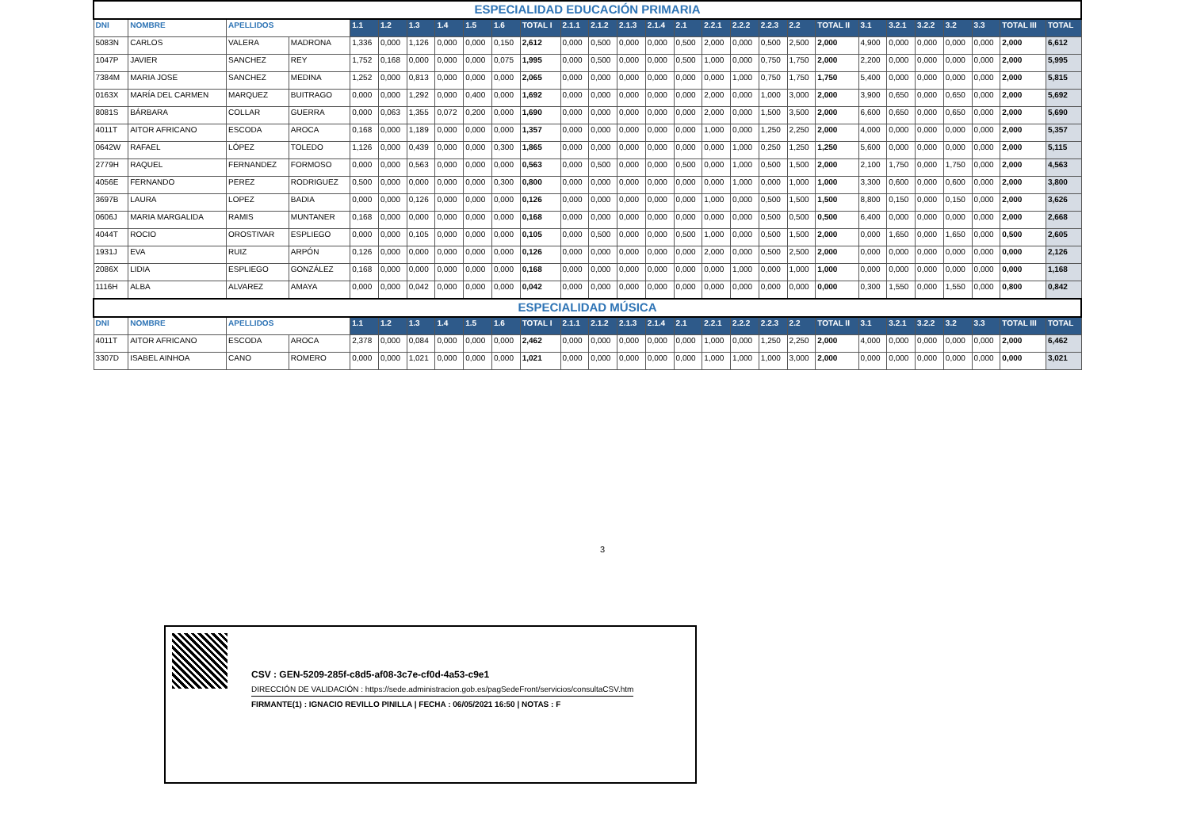| ESPECIALIDAD EDUCACIÓN PRIMARIA | | | | | | | | | | | | | | | | | | | | | | | | | | | |
| DNI | NOMBRE | APELLIDOS | | 1.1 | 1.2 | 1.3 | 1.4 | 1.5 | 1.6 | TOTAL I | 2.1.1 | 2.1.2 | 2.1.3 | 2.1.4 | 2.1 | 2.2.1 | 2.2.2 | 2.2.3 | 2.2 | TOTAL II | 3.1 | 3.2.1 | 3.2.2 | 3.2 | 3.3 | TOTAL III | TOTAL |
| 5083N | CARLOS | VALERA | MADRONA | 1,336 | 0,000 | 1,126 | 0,000 | 0,000 | 0,150 | 2,612 | 0,000 | 0,500 | 0,000 | 0,000 | 0,500 | 2,000 | 0,000 | 0,500 | 2,500 | 2,000 | 4,900 | 0,000 | 0,000 | 0,000 | 0,000 | 2,000 | 6,612 |
| 1047P | JAVIER | SANCHEZ | REY | 1,752 | 0,168 | 0,000 | 0,000 | 0,000 | 0,075 | 1,995 | 0,000 | 0,500 | 0,000 | 0,000 | 0,500 | 1,000 | 0,000 | 0,750 | 1,750 | 2,000 | 2,200 | 0,000 | 0,000 | 0,000 | 0,000 | 2,000 | 5,995 |
| 7384M | MARIA JOSE | SANCHEZ | MEDINA | 1,252 | 0,000 | 0,813 | 0,000 | 0,000 | 0,000 | 2,065 | 0,000 | 0,000 | 0,000 | 0,000 | 0,000 | 0,000 | 1,000 | 0,750 | 1,750 | 1,750 | 5,400 | 0,000 | 0,000 | 0,000 | 0,000 | 2,000 | 5,815 |
| 0163X | MARÍA DEL CARMEN | MARQUEZ | BUITRAGO | 0,000 | 0,000 | 1,292 | 0,000 | 0,400 | 0,000 | 1,692 | 0,000 | 0,000 | 0,000 | 0,000 | 0,000 | 2,000 | 0,000 | 1,000 | 3,000 | 2,000 | 3,900 | 0,650 | 0,000 | 0,650 | 0,000 | 2,000 | 5,692 |
| 8081S | BÁRBARA | COLLAR | GUERRA | 0,000 | 0,063 | 1,355 | 0,072 | 0,200 | 0,000 | 1,690 | 0,000 | 0,000 | 0,000 | 0,000 | 0,000 | 2,000 | 0,000 | 1,500 | 3,500 | 2,000 | 6,600 | 0,650 | 0,000 | 0,650 | 0,000 | 2,000 | 5,690 |
| 4011T | AITOR AFRICANO | ESCODA | AROCA | 0,168 | 0,000 | 1,189 | 0,000 | 0,000 | 0,000 | 1,357 | 0,000 | 0,000 | 0,000 | 0,000 | 0,000 | 1,000 | 0,000 | 1,250 | 2,250 | 2,000 | 4,000 | 0,000 | 0,000 | 0,000 | 0,000 | 2,000 | 5,357 |
| 0642W | RAFAEL | LÓPEZ | TOLEDO | 1,126 | 0,000 | 0,439 | 0,000 | 0,000 | 0,300 | 1,865 | 0,000 | 0,000 | 0,000 | 0,000 | 0,000 | 0,000 | 1,000 | 0,250 | 1,250 | 1,250 | 5,600 | 0,000 | 0,000 | 0,000 | 0,000 | 2,000 | 5,115 |
| 2779H | RAQUEL | FERNANDEZ | FORMOSO | 0,000 | 0,000 | 0,563 | 0,000 | 0,000 | 0,000 | 0,563 | 0,000 | 0,500 | 0,000 | 0,000 | 0,500 | 0,000 | 1,000 | 0,500 | 1,500 | 2,000 | 2,100 | 1,750 | 0,000 | 1,750 | 0,000 | 2,000 | 4,563 |
| 4056E | FERNANDO | PEREZ | RODRIGUEZ | 0,500 | 0,000 | 0,000 | 0,000 | 0,000 | 0,300 | 0,800 | 0,000 | 0,000 | 0,000 | 0,000 | 0,000 | 0,000 | 1,000 | 0,000 | 1,000 | 1,000 | 3,300 | 0,600 | 0,000 | 0,600 | 0,000 | 2,000 | 3,800 |
| 3697B | LAURA | LOPEZ | BADIA | 0,000 | 0,000 | 0,126 | 0,000 | 0,000 | 0,000 | 0,126 | 0,000 | 0,000 | 0,000 | 0,000 | 0,000 | 1,000 | 0,000 | 0,500 | 1,500 | 1,500 | 8,800 | 0,150 | 0,000 | 0,150 | 0,000 | 2,000 | 3,626 |
| 0606J | MARIA MARGALIDA | RAMIS | MUNTANER | 0,168 | 0,000 | 0,000 | 0,000 | 0,000 | 0,000 | 0,168 | 0,000 | 0,000 | 0,000 | 0,000 | 0,000 | 0,000 | 0,000 | 0,500 | 0,500 | 0,500 | 6,400 | 0,000 | 0,000 | 0,000 | 0,000 | 2,000 | 2,668 |
| 4044T | ROCIO | OROSTIVAR | ESPLIEGO | 0,000 | 0,000 | 0,105 | 0,000 | 0,000 | 0,000 | 0,105 | 0,000 | 0,500 | 0,000 | 0,000 | 0,500 | 1,000 | 0,000 | 0,500 | 1,500 | 2,000 | 0,000 | 1,650 | 0,000 | 1,650 | 0,000 | 0,500 | 2,605 |
| 1931J | EVA | RUIZ | ARPÓN | 0,126 | 0,000 | 0,000 | 0,000 | 0,000 | 0,000 | 0,126 | 0,000 | 0,000 | 0,000 | 0,000 | 0,000 | 2,000 | 0,000 | 0,500 | 2,500 | 2,000 | 0,000 | 0,000 | 0,000 | 0,000 | 0,000 | 0,000 | 2,126 |
| 2086X | LIDIA | ESPLIEGO | GONZÁLEZ | 0,168 | 0,000 | 0,000 | 0,000 | 0,000 | 0,000 | 0,168 | 0,000 | 0,000 | 0,000 | 0,000 | 0,000 | 0,000 | 1,000 | 0,000 | 1,000 | 1,000 | 0,000 | 0,000 | 0,000 | 0,000 | 0,000 | 0,000 | 1,168 |
| 1116H | ALBA | ALVAREZ | AMAYA | 0,000 | 0,000 | 0,042 | 0,000 | 0,000 | 0,000 | 0,042 | 0,000 | 0,000 | 0,000 | 0,000 | 0,000 | 0,000 | 0,000 | 0,000 | 0,000 | 0,000 | 0,300 | 1,550 | 0,000 | 1,550 | 0,000 | 0,800 | 0,842 |
| ESPECIALIDAD MÚSICA | | | | | | | | | | | | | | | | | | | | | | | | | | | |
| DNI | NOMBRE | APELLIDOS | | 1.1 | 1.2 | 1.3 | 1.4 | 1.5 | 1.6 | TOTAL I | 2.1.1 | 2.1.2 | 2.1.3 | 2.1.4 | 2.1 | 2.2.1 | 2.2.2 | 2.2.3 | 2.2 | TOTAL II | 3.1 | 3.2.1 | 3.2.2 | 3.2 | 3.3 | TOTAL III | TOTAL |
| 4011T | AITOR AFRICANO | ESCODA | AROCA | 2,378 | 0,000 | 0,084 | 0,000 | 0,000 | 0,000 | 2,462 | 0,000 | 0,000 | 0,000 | 0,000 | 0,000 | 1,000 | 0,000 | 1,250 | 2,250 | 2,000 | 4,000 | 0,000 | 0,000 | 0,000 | 0,000 | 2,000 | 6,462 |
| 3307D | ISABEL AINHOA | CANO | ROMERO | 0,000 | 0,000 | 1,021 | 0,000 | 0,000 | 0,000 | 1,021 | 0,000 | 0,000 | 0,000 | 0,000 | 0,000 | 1,000 | 1,000 | 1,000 | 3,000 | 2,000 | 0,000 | 0,000 | 0,000 | 0,000 | 0,000 | 0,000 | 3,021 |
3
CSV : GEN-5209-285f-c8d5-af08-3c7e-cf0d-4a53-c9e1
DIRECCIÓN DE VALIDACIÓN : https://sede.administracion.gob.es/pagSedeFront/servicios/consultaCSV.htm
FIRMANTE(1) : IGNACIO REVILLO PINILLA | FECHA : 06/05/2021 16:50 | NOTAS : F